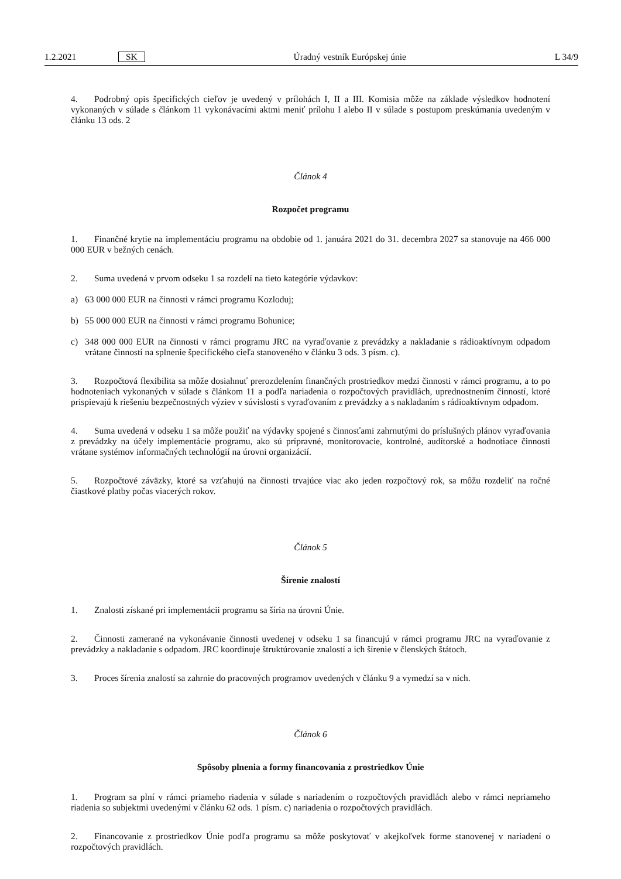1.2.2021 SK Úradný vestník Európskej únie L 34/9
4. Podrobný opis špecifických cieľov je uvedený v prílohách I, II a III. Komisia môže na základe výsledkov hodnotení vykonaných v súlade s článkom 11 vykonávacími aktmi meniť prílohu I alebo II v súlade s postupom preskúmania uvedeným v článku 13 ods. 2
Článok 4
Rozpočet programu
1. Finančné krytie na implementáciu programu na obdobie od 1. januára 2021 do 31. decembra 2027 sa stanovuje na 466 000 000 EUR v bežných cenách.
2. Suma uvedená v prvom odseku 1 sa rozdelí na tieto kategórie výdavkov:
a) 63 000 000 EUR na činnosti v rámci programu Kozloduj;
b) 55 000 000 EUR na činnosti v rámci programu Bohunice;
c) 348 000 000 EUR na činnosti v rámci programu JRC na vyraďovanie z prevádzky a nakladanie s rádioaktívnym odpadom vrátane činností na splnenie špecifického cieľa stanoveného v článku 3 ods. 3 písm. c).
3. Rozpočtová flexibilita sa môže dosiahnuť prerozdelením finančných prostriedkov medzi činnosti v rámci programu, a to po hodnoteniach vykonaných v súlade s článkom 11 a podľa nariadenia o rozpočtových pravidlách, uprednostnením činností, ktoré prispievajú k riešeniu bezpečnostných výziev v súvislosti s vyraďovaním z prevádzky a s nakladaním s rádioaktívnym odpadom.
4. Suma uvedená v odseku 1 sa môže použiť na výdavky spojené s činnosťami zahrnutými do príslušných plánov vyraďovania z prevádzky na účely implementácie programu, ako sú prípravné, monitorovacie, kontrolné, audítorské a hodnotiace činnosti vrátane systémov informačných technológií na úrovni organizácií.
5. Rozpočtové záväzky, ktoré sa vzťahujú na činnosti trvajúce viac ako jeden rozpočtový rok, sa môžu rozdeliť na ročné čiastkové platby počas viacerých rokov.
Článok 5
Šírenie znalostí
1. Znalosti získané pri implementácii programu sa šíria na úrovni Únie.
2. Činnosti zamerané na vykonávanie činnosti uvedenej v odseku 1 sa financujú v rámci programu JRC na vyraďovanie z prevádzky a nakladanie s odpadom. JRC koordinuje štruktúrovanie znalostí a ich šírenie v členských štátoch.
3. Proces šírenia znalostí sa zahrnie do pracovných programov uvedených v článku 9 a vymedzí sa v nich.
Článok 6
Spôsoby plnenia a formy financovania z prostriedkov Únie
1. Program sa plní v rámci priameho riadenia v súlade s nariadením o rozpočtových pravidlách alebo v rámci nepriameho riadenia so subjektmi uvedenými v článku 62 ods. 1 písm. c) nariadenia o rozpočtových pravidlách.
2. Financovanie z prostriedkov Únie podľa programu sa môže poskytovať v akejkoľvek forme stanovenej v nariadení o rozpočtových pravidlách.